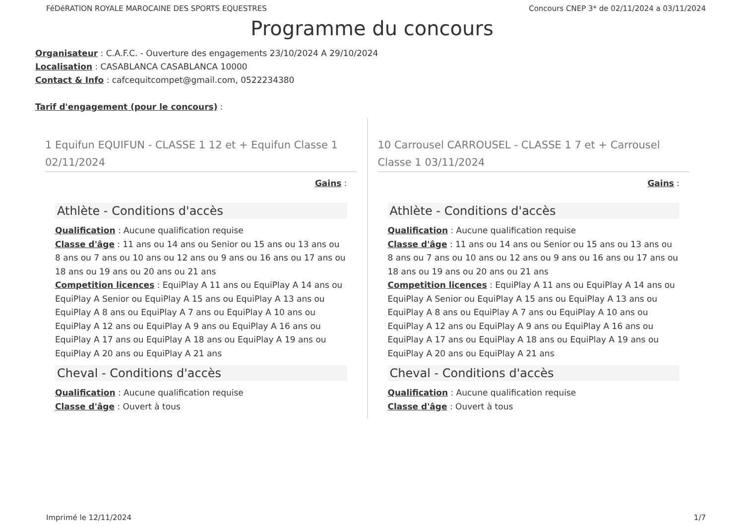FéDéRATION ROYALE MAROCAINE DES SPORTS EQUESTRES Concours CNEP 3* de 02/11/2024 a 03/11/2024
Programme du concours
Organisateur : C.A.F.C. - Ouverture des engagements 23/10/2024 A 29/10/2024
Localisation : CASABLANCA CASABLANCA 10000
Contact & Info : cafcequitcompet@gmail.com, 0522234380
Tarif d'engagement (pour le concours) :
1 Equifun EQUIFUN - CLASSE 1 12 et + Equifun Classe 1 02/11/2024
Gains :
Athlète - Conditions d'accès
Qualification : Aucune qualification requise
Classe d'âge : 11 ans ou 14 ans ou Senior ou 15 ans ou 13 ans ou 8 ans ou 7 ans ou 10 ans ou 12 ans ou 9 ans ou 16 ans ou 17 ans ou 18 ans ou 19 ans ou 20 ans ou 21 ans
Competition licences : EquiPlay A 11 ans ou EquiPlay A 14 ans ou EquiPlay A Senior ou EquiPlay A 15 ans ou EquiPlay A 13 ans ou EquiPlay A 8 ans ou EquiPlay A 7 ans ou EquiPlay A 10 ans ou EquiPlay A 12 ans ou EquiPlay A 9 ans ou EquiPlay A 16 ans ou EquiPlay A 17 ans ou EquiPlay A 18 ans ou EquiPlay A 19 ans ou EquiPlay A 20 ans ou EquiPlay A 21 ans
Cheval - Conditions d'accès
Qualification : Aucune qualification requise
Classe d'âge : Ouvert à tous
10 Carrousel CARROUSEL - CLASSE 1 7 et + Carrousel Classe 1 03/11/2024
Gains :
Athlète - Conditions d'accès
Qualification : Aucune qualification requise
Classe d'âge : 11 ans ou 14 ans ou Senior ou 15 ans ou 13 ans ou 8 ans ou 7 ans ou 10 ans ou 12 ans ou 9 ans ou 16 ans ou 17 ans ou 18 ans ou 19 ans ou 20 ans ou 21 ans
Competition licences : EquiPlay A 11 ans ou EquiPlay A 14 ans ou EquiPlay A Senior ou EquiPlay A 15 ans ou EquiPlay A 13 ans ou EquiPlay A 8 ans ou EquiPlay A 7 ans ou EquiPlay A 10 ans ou EquiPlay A 12 ans ou EquiPlay A 9 ans ou EquiPlay A 16 ans ou EquiPlay A 17 ans ou EquiPlay A 18 ans ou EquiPlay A 19 ans ou EquiPlay A 20 ans ou EquiPlay A 21 ans
Cheval - Conditions d'accès
Qualification : Aucune qualification requise
Classe d'âge : Ouvert à tous
Imprimé le 12/11/2024 1/7